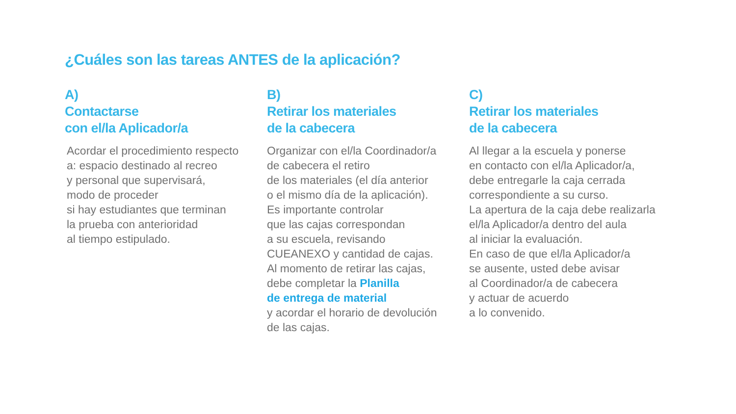¿Cuáles son las tareas ANTES de la aplicación?
A)
Contactarse
con el/la Aplicador/a
Acordar el procedimiento respecto
a: espacio destinado al recreo
y personal que supervisará,
modo de proceder
si hay estudiantes que terminan
la prueba con anterioridad
al tiempo estipulado.
B)
Retirar los materiales
de la cabecera
Organizar con el/la Coordinador/a
de cabecera el retiro
de los materiales (el día anterior
o el mismo día de la aplicación).
Es importante controlar
que las cajas correspondan
a su escuela, revisando
CUEANEXO y cantidad de cajas.
Al momento de retirar las cajas,
debe completar la Planilla
de entrega de material
y acordar el horario de devolución
de las cajas.
C)
Retirar los materiales
de la cabecera
Al llegar a la escuela y ponerse
en contacto con el/la Aplicador/a,
debe entregarle la caja cerrada
correspondiente a su curso.
La apertura de la caja debe realizarla
el/la Aplicador/a dentro del aula
al iniciar la evaluación.
En caso de que el/la Aplicador/a
se ausente, usted debe avisar
al Coordinador/a de cabecera
y actuar de acuerdo
a lo convenido.